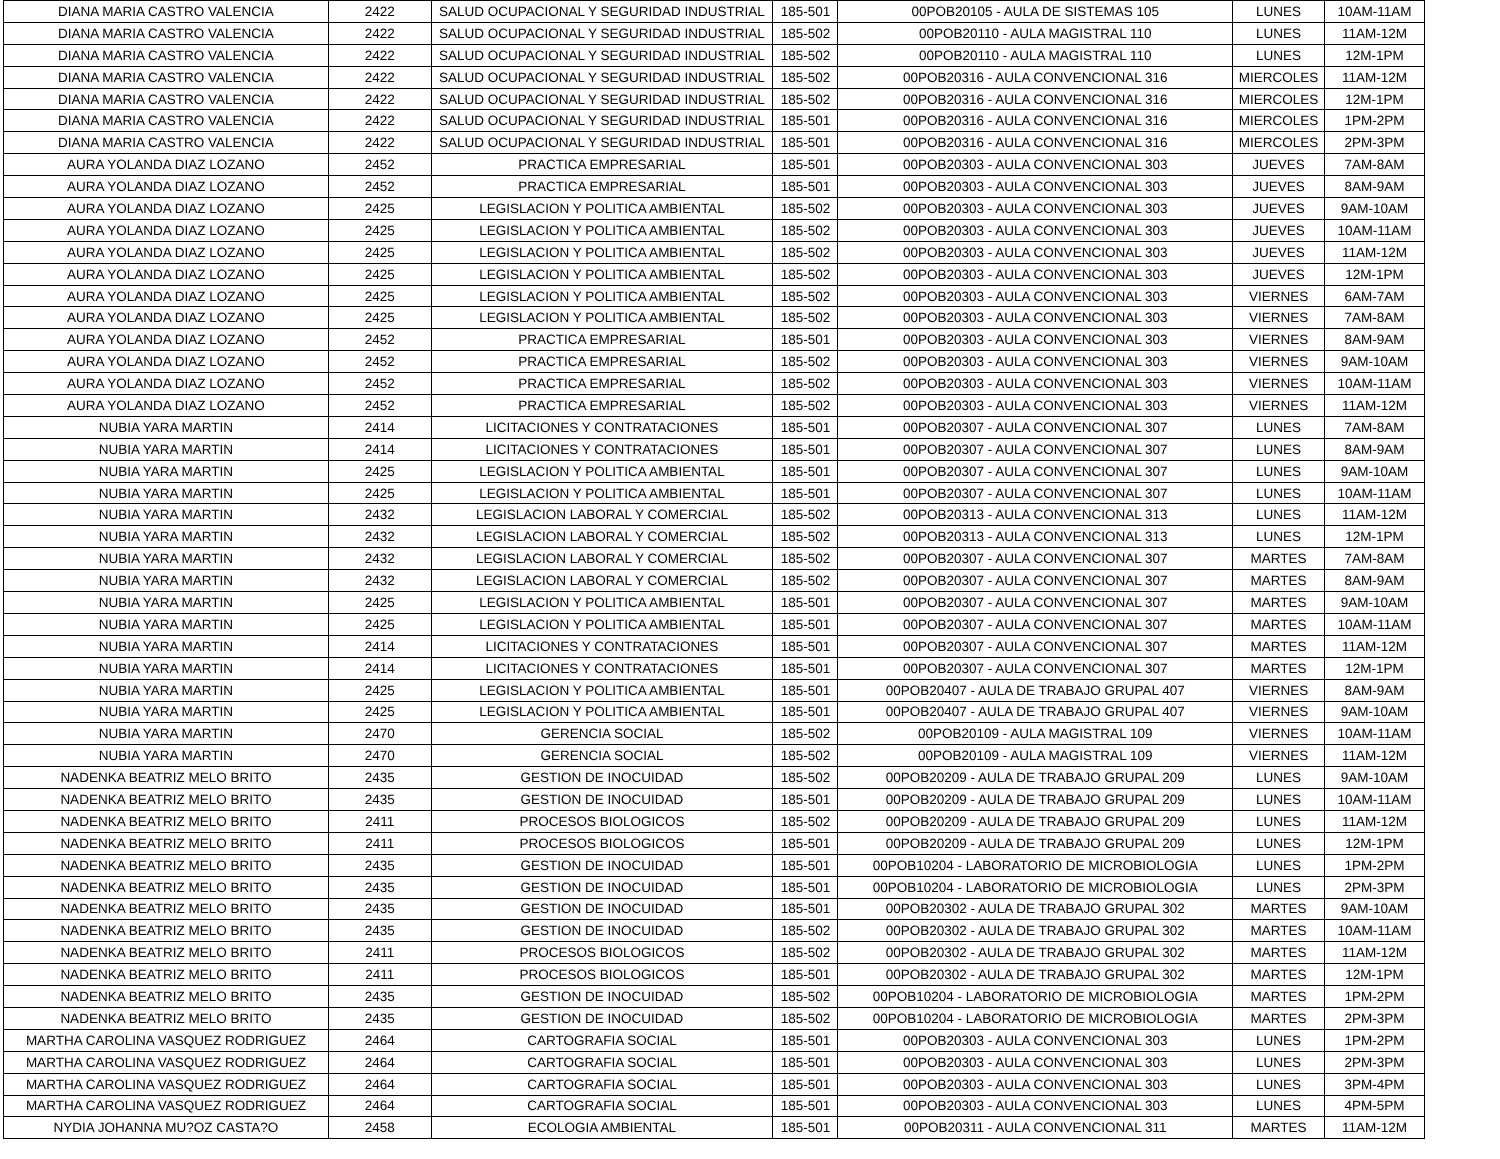| DIANA MARIA CASTRO VALENCIA | 2422 | SALUD OCUPACIONAL Y SEGURIDAD INDUSTRIAL | 185-501 | 00POB20105 - AULA DE SISTEMAS 105 | LUNES | 10AM-11AM |
| DIANA MARIA CASTRO VALENCIA | 2422 | SALUD OCUPACIONAL Y SEGURIDAD INDUSTRIAL | 185-502 | 00POB20110 - AULA MAGISTRAL 110 | LUNES | 11AM-12M |
| DIANA MARIA CASTRO VALENCIA | 2422 | SALUD OCUPACIONAL Y SEGURIDAD INDUSTRIAL | 185-502 | 00POB20110 - AULA MAGISTRAL 110 | LUNES | 12M-1PM |
| DIANA MARIA CASTRO VALENCIA | 2422 | SALUD OCUPACIONAL Y SEGURIDAD INDUSTRIAL | 185-502 | 00POB20316 - AULA CONVENCIONAL 316 | MIERCOLES | 11AM-12M |
| DIANA MARIA CASTRO VALENCIA | 2422 | SALUD OCUPACIONAL Y SEGURIDAD INDUSTRIAL | 185-502 | 00POB20316 - AULA CONVENCIONAL 316 | MIERCOLES | 12M-1PM |
| DIANA MARIA CASTRO VALENCIA | 2422 | SALUD OCUPACIONAL Y SEGURIDAD INDUSTRIAL | 185-501 | 00POB20316 - AULA CONVENCIONAL 316 | MIERCOLES | 1PM-2PM |
| DIANA MARIA CASTRO VALENCIA | 2422 | SALUD OCUPACIONAL Y SEGURIDAD INDUSTRIAL | 185-501 | 00POB20316 - AULA CONVENCIONAL 316 | MIERCOLES | 2PM-3PM |
| AURA YOLANDA DIAZ LOZANO | 2452 | PRACTICA EMPRESARIAL | 185-501 | 00POB20303 - AULA CONVENCIONAL 303 | JUEVES | 7AM-8AM |
| AURA YOLANDA DIAZ LOZANO | 2452 | PRACTICA EMPRESARIAL | 185-501 | 00POB20303 - AULA CONVENCIONAL 303 | JUEVES | 8AM-9AM |
| AURA YOLANDA DIAZ LOZANO | 2425 | LEGISLACION Y POLITICA AMBIENTAL | 185-502 | 00POB20303 - AULA CONVENCIONAL 303 | JUEVES | 9AM-10AM |
| AURA YOLANDA DIAZ LOZANO | 2425 | LEGISLACION Y POLITICA AMBIENTAL | 185-502 | 00POB20303 - AULA CONVENCIONAL 303 | JUEVES | 10AM-11AM |
| AURA YOLANDA DIAZ LOZANO | 2425 | LEGISLACION Y POLITICA AMBIENTAL | 185-502 | 00POB20303 - AULA CONVENCIONAL 303 | JUEVES | 11AM-12M |
| AURA YOLANDA DIAZ LOZANO | 2425 | LEGISLACION Y POLITICA AMBIENTAL | 185-502 | 00POB20303 - AULA CONVENCIONAL 303 | JUEVES | 12M-1PM |
| AURA YOLANDA DIAZ LOZANO | 2425 | LEGISLACION Y POLITICA AMBIENTAL | 185-502 | 00POB20303 - AULA CONVENCIONAL 303 | VIERNES | 6AM-7AM |
| AURA YOLANDA DIAZ LOZANO | 2425 | LEGISLACION Y POLITICA AMBIENTAL | 185-502 | 00POB20303 - AULA CONVENCIONAL 303 | VIERNES | 7AM-8AM |
| AURA YOLANDA DIAZ LOZANO | 2452 | PRACTICA EMPRESARIAL | 185-501 | 00POB20303 - AULA CONVENCIONAL 303 | VIERNES | 8AM-9AM |
| AURA YOLANDA DIAZ LOZANO | 2452 | PRACTICA EMPRESARIAL | 185-502 | 00POB20303 - AULA CONVENCIONAL 303 | VIERNES | 9AM-10AM |
| AURA YOLANDA DIAZ LOZANO | 2452 | PRACTICA EMPRESARIAL | 185-502 | 00POB20303 - AULA CONVENCIONAL 303 | VIERNES | 10AM-11AM |
| AURA YOLANDA DIAZ LOZANO | 2452 | PRACTICA EMPRESARIAL | 185-502 | 00POB20303 - AULA CONVENCIONAL 303 | VIERNES | 11AM-12M |
| NUBIA YARA MARTIN | 2414 | LICITACIONES Y CONTRATACIONES | 185-501 | 00POB20307 - AULA CONVENCIONAL 307 | LUNES | 7AM-8AM |
| NUBIA YARA MARTIN | 2414 | LICITACIONES Y CONTRATACIONES | 185-501 | 00POB20307 - AULA CONVENCIONAL 307 | LUNES | 8AM-9AM |
| NUBIA YARA MARTIN | 2425 | LEGISLACION Y POLITICA AMBIENTAL | 185-501 | 00POB20307 - AULA CONVENCIONAL 307 | LUNES | 9AM-10AM |
| NUBIA YARA MARTIN | 2425 | LEGISLACION Y POLITICA AMBIENTAL | 185-501 | 00POB20307 - AULA CONVENCIONAL 307 | LUNES | 10AM-11AM |
| NUBIA YARA MARTIN | 2432 | LEGISLACION LABORAL Y COMERCIAL | 185-502 | 00POB20313 - AULA CONVENCIONAL 313 | LUNES | 11AM-12M |
| NUBIA YARA MARTIN | 2432 | LEGISLACION LABORAL Y COMERCIAL | 185-502 | 00POB20313 - AULA CONVENCIONAL 313 | LUNES | 12M-1PM |
| NUBIA YARA MARTIN | 2432 | LEGISLACION LABORAL Y COMERCIAL | 185-502 | 00POB20307 - AULA CONVENCIONAL 307 | MARTES | 7AM-8AM |
| NUBIA YARA MARTIN | 2432 | LEGISLACION LABORAL Y COMERCIAL | 185-502 | 00POB20307 - AULA CONVENCIONAL 307 | MARTES | 8AM-9AM |
| NUBIA YARA MARTIN | 2425 | LEGISLACION Y POLITICA AMBIENTAL | 185-501 | 00POB20307 - AULA CONVENCIONAL 307 | MARTES | 9AM-10AM |
| NUBIA YARA MARTIN | 2425 | LEGISLACION Y POLITICA AMBIENTAL | 185-501 | 00POB20307 - AULA CONVENCIONAL 307 | MARTES | 10AM-11AM |
| NUBIA YARA MARTIN | 2414 | LICITACIONES Y CONTRATACIONES | 185-501 | 00POB20307 - AULA CONVENCIONAL 307 | MARTES | 11AM-12M |
| NUBIA YARA MARTIN | 2414 | LICITACIONES Y CONTRATACIONES | 185-501 | 00POB20307 - AULA CONVENCIONAL 307 | MARTES | 12M-1PM |
| NUBIA YARA MARTIN | 2425 | LEGISLACION Y POLITICA AMBIENTAL | 185-501 | 00POB20407 - AULA DE TRABAJO GRUPAL 407 | VIERNES | 8AM-9AM |
| NUBIA YARA MARTIN | 2425 | LEGISLACION Y POLITICA AMBIENTAL | 185-501 | 00POB20407 - AULA DE TRABAJO GRUPAL 407 | VIERNES | 9AM-10AM |
| NUBIA YARA MARTIN | 2470 | GERENCIA SOCIAL | 185-502 | 00POB20109 - AULA MAGISTRAL 109 | VIERNES | 10AM-11AM |
| NUBIA YARA MARTIN | 2470 | GERENCIA SOCIAL | 185-502 | 00POB20109 - AULA MAGISTRAL 109 | VIERNES | 11AM-12M |
| NADENKA BEATRIZ MELO BRITO | 2435 | GESTION DE INOCUIDAD | 185-502 | 00POB20209 - AULA DE TRABAJO GRUPAL 209 | LUNES | 9AM-10AM |
| NADENKA BEATRIZ MELO BRITO | 2435 | GESTION DE INOCUIDAD | 185-501 | 00POB20209 - AULA DE TRABAJO GRUPAL 209 | LUNES | 10AM-11AM |
| NADENKA BEATRIZ MELO BRITO | 2411 | PROCESOS BIOLOGICOS | 185-502 | 00POB20209 - AULA DE TRABAJO GRUPAL 209 | LUNES | 11AM-12M |
| NADENKA BEATRIZ MELO BRITO | 2411 | PROCESOS BIOLOGICOS | 185-501 | 00POB20209 - AULA DE TRABAJO GRUPAL 209 | LUNES | 12M-1PM |
| NADENKA BEATRIZ MELO BRITO | 2435 | GESTION DE INOCUIDAD | 185-501 | 00POB10204 - LABORATORIO DE MICROBIOLOGIA | LUNES | 1PM-2PM |
| NADENKA BEATRIZ MELO BRITO | 2435 | GESTION DE INOCUIDAD | 185-501 | 00POB10204 - LABORATORIO DE MICROBIOLOGIA | LUNES | 2PM-3PM |
| NADENKA BEATRIZ MELO BRITO | 2435 | GESTION DE INOCUIDAD | 185-501 | 00POB20302 - AULA DE TRABAJO GRUPAL 302 | MARTES | 9AM-10AM |
| NADENKA BEATRIZ MELO BRITO | 2435 | GESTION DE INOCUIDAD | 185-502 | 00POB20302 - AULA DE TRABAJO GRUPAL 302 | MARTES | 10AM-11AM |
| NADENKA BEATRIZ MELO BRITO | 2411 | PROCESOS BIOLOGICOS | 185-502 | 00POB20302 - AULA DE TRABAJO GRUPAL 302 | MARTES | 11AM-12M |
| NADENKA BEATRIZ MELO BRITO | 2411 | PROCESOS BIOLOGICOS | 185-501 | 00POB20302 - AULA DE TRABAJO GRUPAL 302 | MARTES | 12M-1PM |
| NADENKA BEATRIZ MELO BRITO | 2435 | GESTION DE INOCUIDAD | 185-502 | 00POB10204 - LABORATORIO DE MICROBIOLOGIA | MARTES | 1PM-2PM |
| NADENKA BEATRIZ MELO BRITO | 2435 | GESTION DE INOCUIDAD | 185-502 | 00POB10204 - LABORATORIO DE MICROBIOLOGIA | MARTES | 2PM-3PM |
| MARTHA CAROLINA VASQUEZ RODRIGUEZ | 2464 | CARTOGRAFIA SOCIAL | 185-501 | 00POB20303 - AULA CONVENCIONAL 303 | LUNES | 1PM-2PM |
| MARTHA CAROLINA VASQUEZ RODRIGUEZ | 2464 | CARTOGRAFIA SOCIAL | 185-501 | 00POB20303 - AULA CONVENCIONAL 303 | LUNES | 2PM-3PM |
| MARTHA CAROLINA VASQUEZ RODRIGUEZ | 2464 | CARTOGRAFIA SOCIAL | 185-501 | 00POB20303 - AULA CONVENCIONAL 303 | LUNES | 3PM-4PM |
| MARTHA CAROLINA VASQUEZ RODRIGUEZ | 2464 | CARTOGRAFIA SOCIAL | 185-501 | 00POB20303 - AULA CONVENCIONAL 303 | LUNES | 4PM-5PM |
| NYDIA JOHANNA MU?OZ CASTA?O | 2458 | ECOLOGIA AMBIENTAL | 185-501 | 00POB20311 - AULA CONVENCIONAL 311 | MARTES | 11AM-12M |